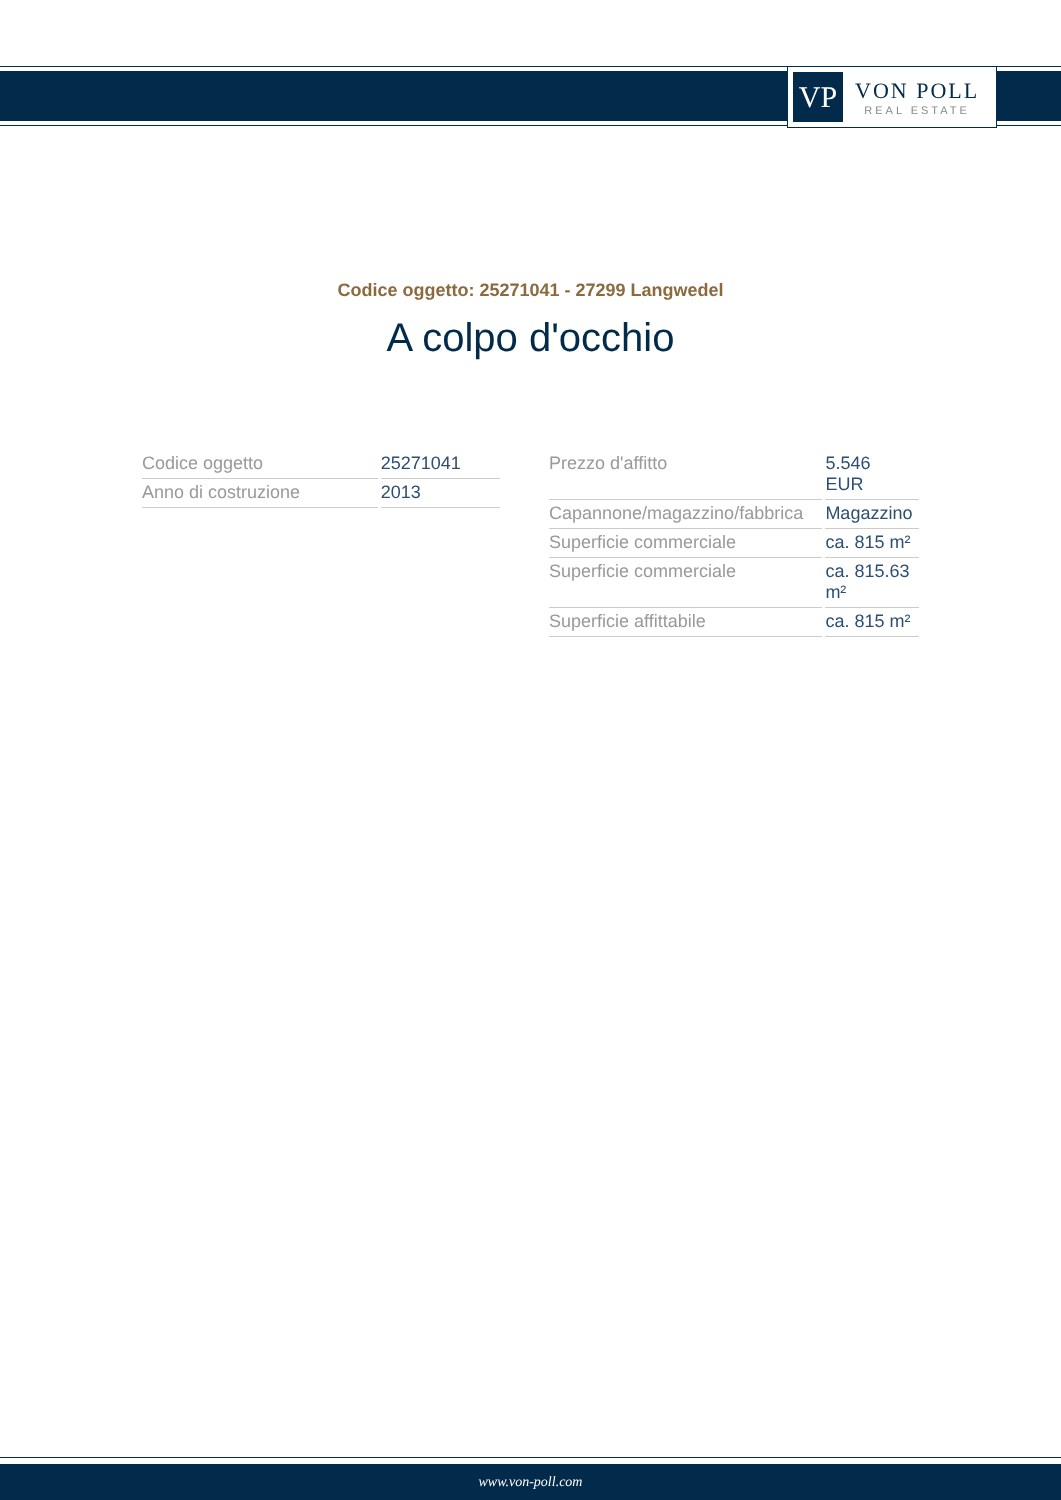VP
VON POLL
REAL ESTATE
Codice oggetto: 25271041 - 27299 Langwedel
A colpo d'occhio
| Codice oggetto | 25271041 |
| Anno di costruzione | 2013 |
| Prezzo d'affitto | 5.546 EUR |
| Capannone/magazzino/fabbrica | Magazzino |
| Superficie commerciale | ca. 815 m² |
| Superficie commerciale | ca. 815.63 m² |
| Superficie affittabile | ca. 815 m² |
www.von-poll.com